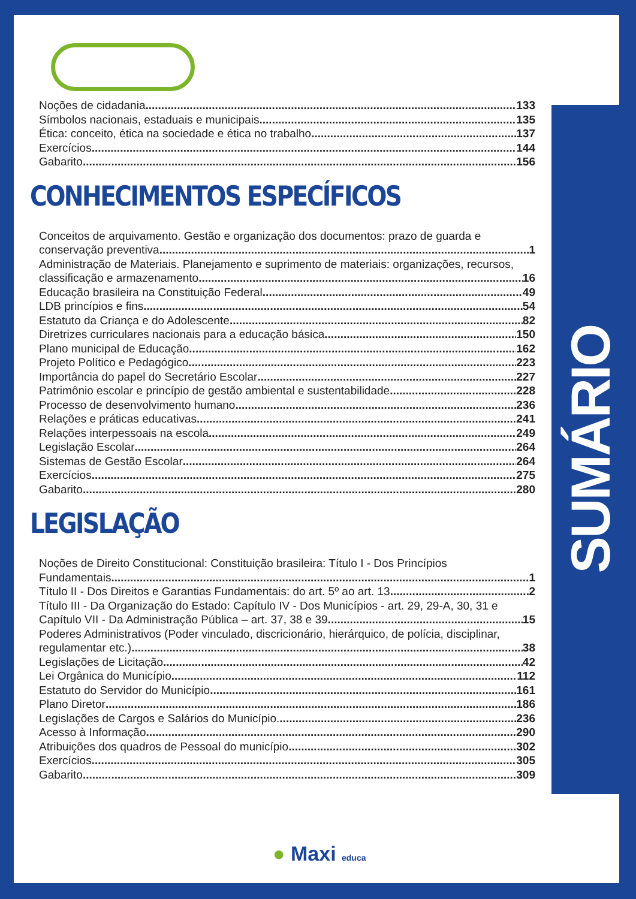SUMÁRIO
Noções de cidadania 133
Símbolos nacionais, estaduais e municipais 135
Ética: conceito, ética na sociedade e ética no trabalho 137
Exercícios 144
Gabarito 156
CONHECIMENTOS ESPECÍFICOS
Conceitos de arquivamento. Gestão e organização dos documentos: prazo de guarda e
conservação preventiva 1
Administração de Materiais. Planejamento e suprimento de materiais: organizações, recursos,
classificação e armazenamento 16
Educação brasileira na Constituição Federal 49
LDB princípios e fins 54
Estatuto da Criança e do Adolescente 82
Diretrizes curriculares nacionais para a educação básica 150
Plano municipal de Educação 162
Projeto Político e Pedagógico 223
Importância do papel do Secretário Escolar 227
Patrimônio escolar e princípio de gestão ambiental e sustentabilidade 228
Processo de desenvolvimento humano 236
Relações e práticas educativas 241
Relações interpessoais na escola 249
Legislação Escolar 264
Sistemas de Gestão Escolar 264
Exercícios 275
Gabarito 280
LEGISLAÇÃO
Noções de Direito Constitucional: Constituição brasileira: Título I - Dos Princípios
Fundamentais 1
Título II - Dos Direitos e Garantias Fundamentais: do art. 5º ao art. 13 2
Título III - Da Organização do Estado: Capítulo IV - Dos Municípios - art. 29, 29-A, 30, 31 e
Capítulo VII - Da Administração Pública – art. 37, 38 e 39 15
Poderes Administrativos (Poder vinculado, discricionário, hierárquico, de polícia, disciplinar,
regulamentar etc.) 38
Legislações de Licitação 42
Lei Orgânica do Município 112
Estatuto do Servidor do Município 161
Plano Diretor 186
Legislações de Cargos e Salários do Município. 236
Acesso à Informação 290
Atribuições dos quadros de Pessoal do município 302
Exercícios 305
Gabarito 309
● Maxi educa